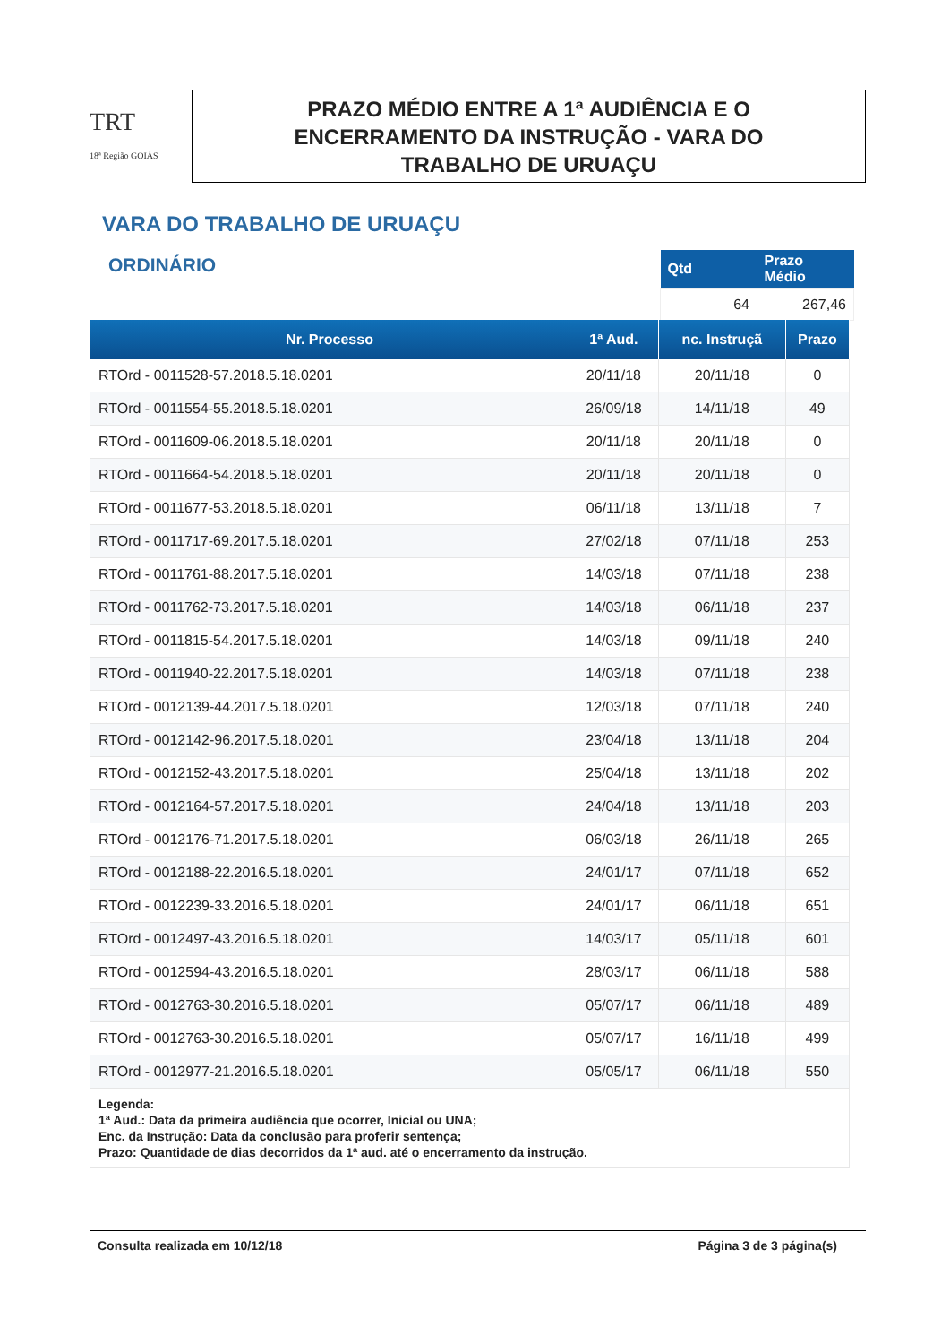TRT
18ª Região GOIÁS
PRAZO MÉDIO ENTRE A 1ª AUDIÊNCIA E O
ENCERRAMENTO DA INSTRUÇÃO - VARA DO
TRABALHO DE URUAÇU
VARA DO TRABALHO DE URUAÇU
ORDINÁRIO
| Qtd | Prazo Médio |
| --- | --- |
| 64 | 267,46 |
| Nr. Processo | 1ª Aud. | nc. Instruçã | Prazo |
| --- | --- | --- | --- |
| RTOrd - 0011528-57.2018.5.18.0201 | 20/11/18 | 20/11/18 | 0 |
| RTOrd - 0011554-55.2018.5.18.0201 | 26/09/18 | 14/11/18 | 49 |
| RTOrd - 0011609-06.2018.5.18.0201 | 20/11/18 | 20/11/18 | 0 |
| RTOrd - 0011664-54.2018.5.18.0201 | 20/11/18 | 20/11/18 | 0 |
| RTOrd - 0011677-53.2018.5.18.0201 | 06/11/18 | 13/11/18 | 7 |
| RTOrd - 0011717-69.2017.5.18.0201 | 27/02/18 | 07/11/18 | 253 |
| RTOrd - 0011761-88.2017.5.18.0201 | 14/03/18 | 07/11/18 | 238 |
| RTOrd - 0011762-73.2017.5.18.0201 | 14/03/18 | 06/11/18 | 237 |
| RTOrd - 0011815-54.2017.5.18.0201 | 14/03/18 | 09/11/18 | 240 |
| RTOrd - 0011940-22.2017.5.18.0201 | 14/03/18 | 07/11/18 | 238 |
| RTOrd - 0012139-44.2017.5.18.0201 | 12/03/18 | 07/11/18 | 240 |
| RTOrd - 0012142-96.2017.5.18.0201 | 23/04/18 | 13/11/18 | 204 |
| RTOrd - 0012152-43.2017.5.18.0201 | 25/04/18 | 13/11/18 | 202 |
| RTOrd - 0012164-57.2017.5.18.0201 | 24/04/18 | 13/11/18 | 203 |
| RTOrd - 0012176-71.2017.5.18.0201 | 06/03/18 | 26/11/18 | 265 |
| RTOrd - 0012188-22.2016.5.18.0201 | 24/01/17 | 07/11/18 | 652 |
| RTOrd - 0012239-33.2016.5.18.0201 | 24/01/17 | 06/11/18 | 651 |
| RTOrd - 0012497-43.2016.5.18.0201 | 14/03/17 | 05/11/18 | 601 |
| RTOrd - 0012594-43.2016.5.18.0201 | 28/03/17 | 06/11/18 | 588 |
| RTOrd - 0012763-30.2016.5.18.0201 | 05/07/17 | 06/11/18 | 489 |
| RTOrd - 0012763-30.2016.5.18.0201 | 05/07/17 | 16/11/18 | 499 |
| RTOrd - 0012977-21.2016.5.18.0201 | 05/05/17 | 06/11/18 | 550 |
| Legenda: 1ª Aud.: Data da primeira audiência que ocorrer, Inicial ou UNA; Enc. da Instrução: Data da conclusão para proferir sentença; Prazo: Quantidade de dias decorridos da 1ª aud. até o encerramento da instrução. | | | |
Consulta realizada em 10/12/18 Página 3 de 3 página(s)